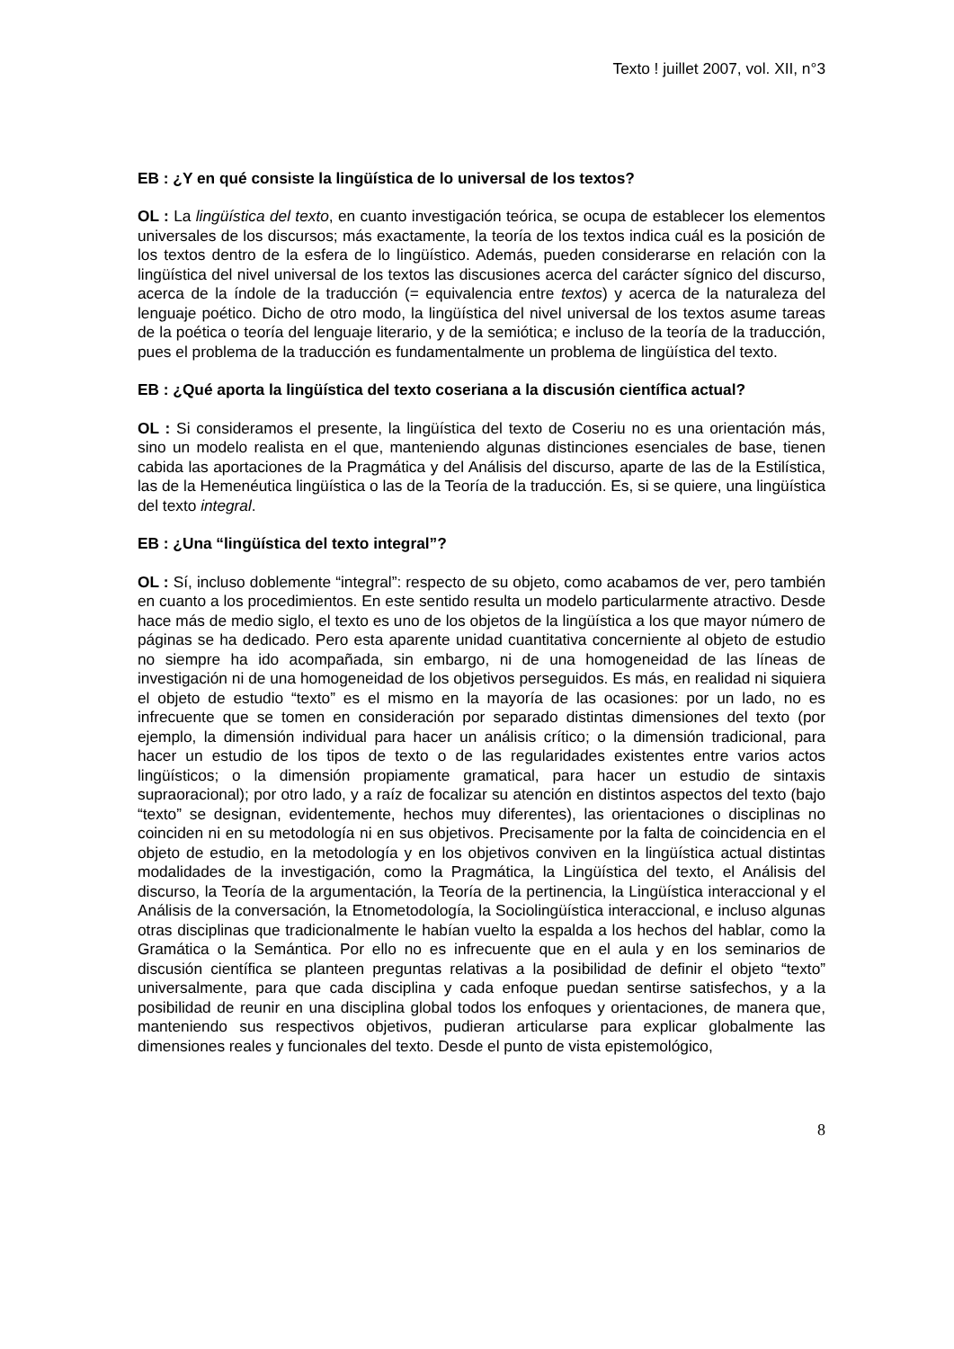Texto ! juillet 2007, vol. XII, n°3
EB : ¿Y en qué consiste la lingüística de lo universal de los textos?
OL : La lingüística del texto, en cuanto investigación teórica, se ocupa de establecer los elementos universales de los discursos; más exactamente, la teoría de los textos indica cuál es la posición de los textos dentro de la esfera de lo lingüístico. Además, pueden considerarse en relación con la lingüística del nivel universal de los textos las discusiones acerca del carácter sígnico del discurso, acerca de la índole de la traducción (= equivalencia entre textos) y acerca de la naturaleza del lenguaje poético. Dicho de otro modo, la lingüística del nivel universal de los textos asume tareas de la poética o teoría del lenguaje literario, y de la semiótica; e incluso de la teoría de la traducción, pues el problema de la traducción es fundamentalmente un problema de lingüística del texto.
EB : ¿Qué aporta la lingüística del texto coseriana a la discusión científica actual?
OL : Si consideramos el presente, la lingüística del texto de Coseriu no es una orientación más, sino un modelo realista en el que, manteniendo algunas distinciones esenciales de base, tienen cabida las aportaciones de la Pragmática y del Análisis del discurso, aparte de las de la Estilística, las de la Hemenéutica lingüística o las de la Teoría de la traducción. Es, si se quiere, una lingüística del texto integral.
EB : ¿Una “lingüística del texto integral”?
OL : Sí, incluso doblemente “integral”: respecto de su objeto, como acabamos de ver, pero también en cuanto a los procedimientos. En este sentido resulta un modelo particularmente atractivo. Desde hace más de medio siglo, el texto es uno de los objetos de la lingüística a los que mayor número de páginas se ha dedicado. Pero esta aparente unidad cuantitativa concerniente al objeto de estudio no siempre ha ido acompañada, sin embargo, ni de una homogeneidad de las líneas de investigación ni de una homogeneidad de los objetivos perseguidos. Es más, en realidad ni siquiera el objeto de estudio “texto” es el mismo en la mayoría de las ocasiones: por un lado, no es infrecuente que se tomen en consideración por separado distintas dimensiones del texto (por ejemplo, la dimensión individual para hacer un análisis crítico; o la dimensión tradicional, para hacer un estudio de los tipos de texto o de las regularidades existentes entre varios actos lingüísticos; o la dimensión propiamente gramatical, para hacer un estudio de sintaxis supraoracional); por otro lado, y a raíz de focalizar su atención en distintos aspectos del texto (bajo “texto” se designan, evidentemente, hechos muy diferentes), las orientaciones o disciplinas no coinciden ni en su metodología ni en sus objetivos. Precisamente por la falta de coincidencia en el objeto de estudio, en la metodología y en los objetivos conviven en la lingüística actual distintas modalidades de la investigación, como la Pragmática, la Lingüística del texto, el Análisis del discurso, la Teoría de la argumentación, la Teoría de la pertinencia, la Lingüística interaccional y el Análisis de la conversación, la Etnometodología, la Sociolingüística interaccional, e incluso algunas otras disciplinas que tradicionalmente le habían vuelto la espalda a los hechos del hablar, como la Gramática o la Semántica. Por ello no es infrecuente que en el aula y en los seminarios de discusión científica se planteen preguntas relativas a la posibilidad de definir el objeto “texto” universalmente, para que cada disciplina y cada enfoque puedan sentirse satisfechos, y a la posibilidad de reunir en una disciplina global todos los enfoques y orientaciones, de manera que, manteniendo sus respectivos objetivos, pudieran articularse para explicar globalmente las dimensiones reales y funcionales del texto. Desde el punto de vista epistemológico,
8